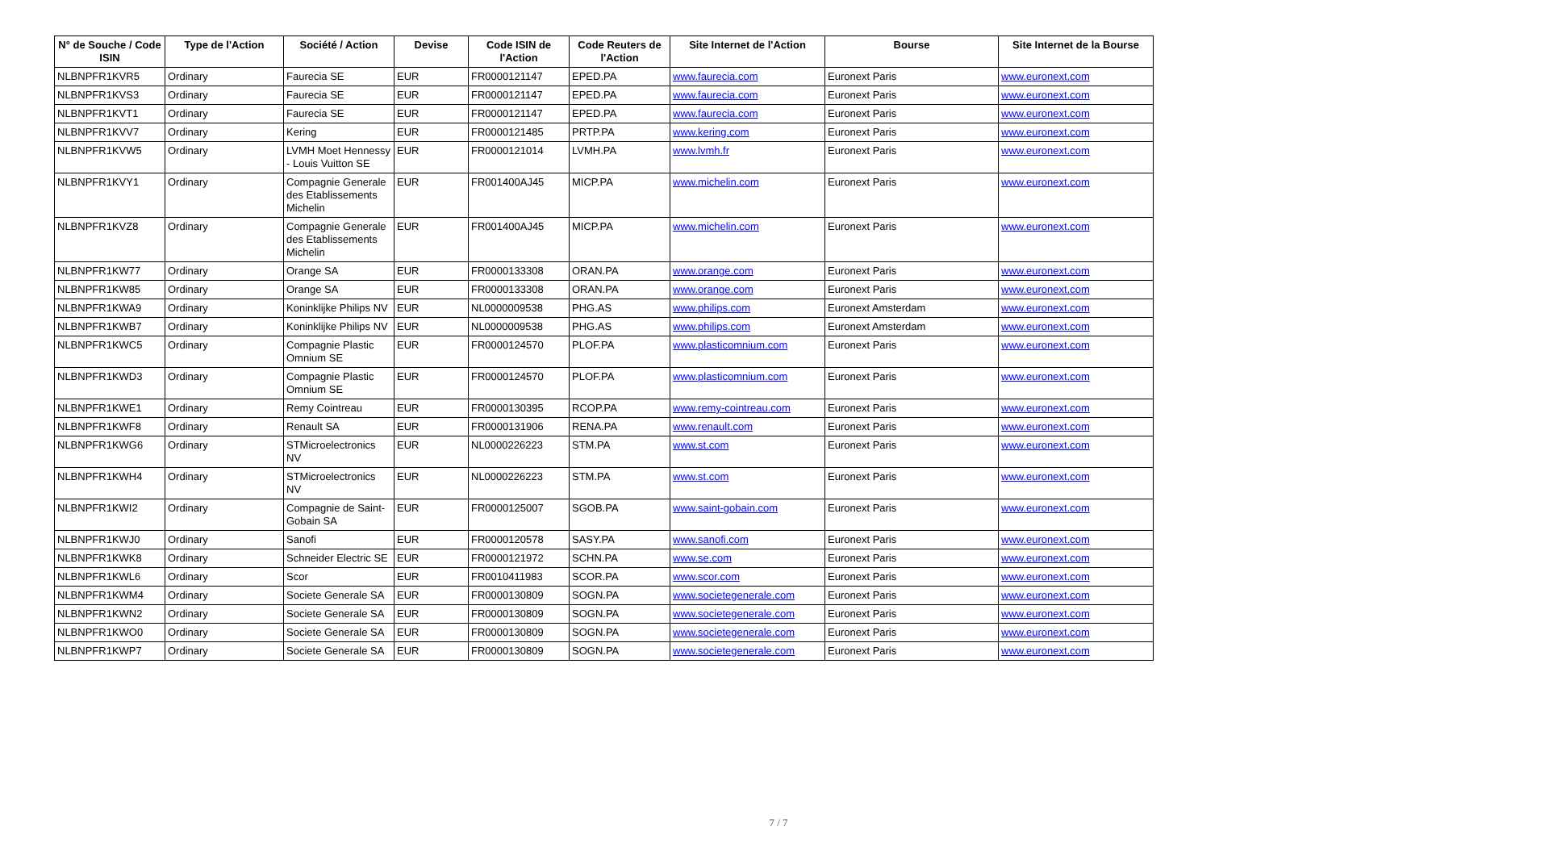| N° de Souche / Code ISIN | Type de l'Action | Société / Action | Devise | Code ISIN de l'Action | Code Reuters de l'Action | Site Internet de l'Action | Bourse | Site Internet de la Bourse |
| --- | --- | --- | --- | --- | --- | --- | --- | --- |
| NLBNPFR1KVR5 | Ordinary | Faurecia SE | EUR | FR0000121147 | EPED.PA | www.faurecia.com | Euronext Paris | www.euronext.com |
| NLBNPFR1KVS3 | Ordinary | Faurecia SE | EUR | FR0000121147 | EPED.PA | www.faurecia.com | Euronext Paris | www.euronext.com |
| NLBNPFR1KVT1 | Ordinary | Faurecia SE | EUR | FR0000121147 | EPED.PA | www.faurecia.com | Euronext Paris | www.euronext.com |
| NLBNPFR1KVV7 | Ordinary | Kering | EUR | FR0000121485 | PRTP.PA | www.kering.com | Euronext Paris | www.euronext.com |
| NLBNPFR1KVW5 | Ordinary | LVMH Moet Hennessy - Louis Vuitton SE | EUR | FR0000121014 | LVMH.PA | www.lvmh.fr | Euronext Paris | www.euronext.com |
| NLBNPFR1KVY1 | Ordinary | Compagnie Generale des Etablissements Michelin | EUR | FR001400AJ45 | MICP.PA | www.michelin.com | Euronext Paris | www.euronext.com |
| NLBNPFR1KVZ8 | Ordinary | Compagnie Generale des Etablissements Michelin | EUR | FR001400AJ45 | MICP.PA | www.michelin.com | Euronext Paris | www.euronext.com |
| NLBNPFR1KW77 | Ordinary | Orange SA | EUR | FR0000133308 | ORAN.PA | www.orange.com | Euronext Paris | www.euronext.com |
| NLBNPFR1KW85 | Ordinary | Orange SA | EUR | FR0000133308 | ORAN.PA | www.orange.com | Euronext Paris | www.euronext.com |
| NLBNPFR1KWA9 | Ordinary | Koninklijke Philips NV | EUR | NL0000009538 | PHG.AS | www.philips.com | Euronext Amsterdam | www.euronext.com |
| NLBNPFR1KWB7 | Ordinary | Koninklijke Philips NV | EUR | NL0000009538 | PHG.AS | www.philips.com | Euronext Amsterdam | www.euronext.com |
| NLBNPFR1KWC5 | Ordinary | Compagnie Plastic Omnium SE | EUR | FR0000124570 | PLOF.PA | www.plasticomnium.com | Euronext Paris | www.euronext.com |
| NLBNPFR1KWD3 | Ordinary | Compagnie Plastic Omnium SE | EUR | FR0000124570 | PLOF.PA | www.plasticomnium.com | Euronext Paris | www.euronext.com |
| NLBNPFR1KWE1 | Ordinary | Remy Cointreau | EUR | FR0000130395 | RCOP.PA | www.remy-cointreau.com | Euronext Paris | www.euronext.com |
| NLBNPFR1KWF8 | Ordinary | Renault SA | EUR | FR0000131906 | RENA.PA | www.renault.com | Euronext Paris | www.euronext.com |
| NLBNPFR1KWG6 | Ordinary | STMicroelectronics NV | EUR | NL0000226223 | STM.PA | www.st.com | Euronext Paris | www.euronext.com |
| NLBNPFR1KWH4 | Ordinary | STMicroelectronics NV | EUR | NL0000226223 | STM.PA | www.st.com | Euronext Paris | www.euronext.com |
| NLBNPFR1KWI2 | Ordinary | Compagnie de Saint-Gobain SA | EUR | FR0000125007 | SGOB.PA | www.saint-gobain.com | Euronext Paris | www.euronext.com |
| NLBNPFR1KWJ0 | Ordinary | Sanofi | EUR | FR0000120578 | SASY.PA | www.sanofi.com | Euronext Paris | www.euronext.com |
| NLBNPFR1KWK8 | Ordinary | Schneider Electric SE | EUR | FR0000121972 | SCHN.PA | www.se.com | Euronext Paris | www.euronext.com |
| NLBNPFR1KWL6 | Ordinary | Scor | EUR | FR0010411983 | SCOR.PA | www.scor.com | Euronext Paris | www.euronext.com |
| NLBNPFR1KWM4 | Ordinary | Societe Generale SA | EUR | FR0000130809 | SOGN.PA | www.societegenerale.com | Euronext Paris | www.euronext.com |
| NLBNPFR1KWN2 | Ordinary | Societe Generale SA | EUR | FR0000130809 | SOGN.PA | www.societegenerale.com | Euronext Paris | www.euronext.com |
| NLBNPFR1KWO0 | Ordinary | Societe Generale SA | EUR | FR0000130809 | SOGN.PA | www.societegenerale.com | Euronext Paris | www.euronext.com |
| NLBNPFR1KWP7 | Ordinary | Societe Generale SA | EUR | FR0000130809 | SOGN.PA | www.societegenerale.com | Euronext Paris | www.euronext.com |
7 / 7